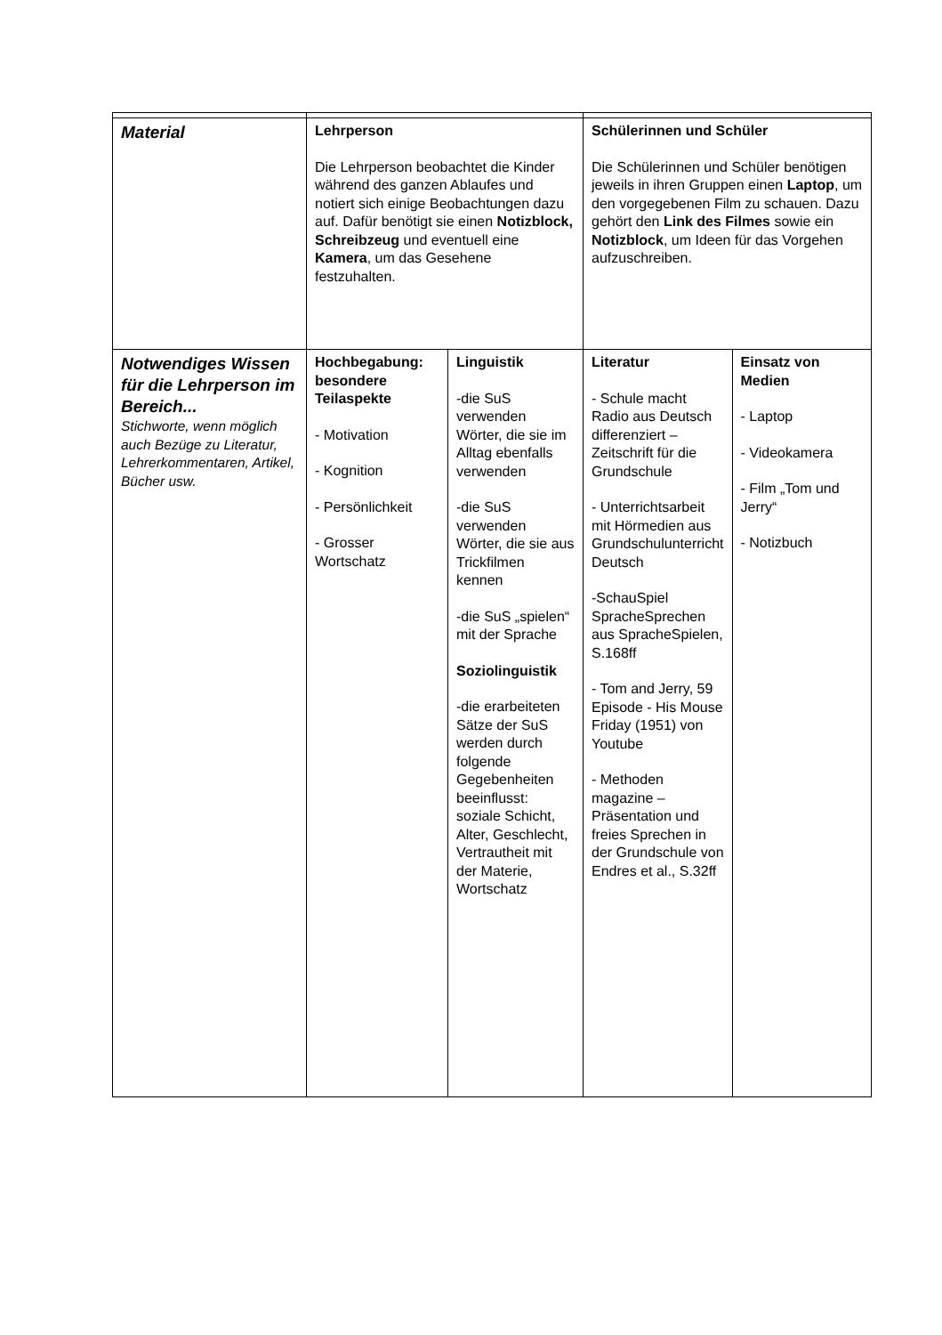| Material | Lehrperson Die Lehrperson beobachtet die Kinder während des ganzen Ablaufes und notiert sich einige Beobachtungen dazu auf. Dafür benötigt sie einen Notizblock, Schreibzeug und eventuell eine Kamera , um das Gesehene festzuhalten. | | Schülerinnen und Schüler Die Schülerinnen und Schüler benötigen jeweils in ihren Gruppen einen Laptop , um den vorgegebenen Film zu schauen. Dazu gehört den Link des Filmes sowie ein Notizblock , um Ideen für das Vorgehen aufzuschreiben. | |
| Notwendiges Wissen für die Lehrperson im Bereich... Stichworte, wenn möglich auch Bezüge zu Literatur, Lehrerkommentaren, Artikel, Bücher usw. | Hochbegabung: besondere Teilaspekte - Motivation - Kognition - Persönlichkeit - Grosser Wortschatz | Linguistik -die SuS verwenden Wörter, die sie im Alltag ebenfalls verwenden -die SuS verwenden Wörter, die sie aus Trickfilmen kennen -die SuS „spielen“ mit der Sprache Soziolinguistik -die erarbeiteten Sätze der SuS werden durch folgende Gegebenheiten beeinflusst: soziale Schicht, Alter, Geschlecht, Vertrautheit mit der Materie, Wortschatz | Literatur - Schule macht Radio aus Deutsch differenziert – Zeitschrift für die Grundschule - Unterrichtsarbeit mit Hörmedien aus Grundschulunterricht Deutsch -SchauSpiel SpracheSprechen aus SpracheSpielen, S.168ff - Tom and Jerry, 59 Episode - His Mouse Friday (1951) von Youtube - Methoden magazine – Präsentation und freies Sprechen in der Grundschule von Endres et al., S.32ff | Einsatz von Medien - Laptop - Videokamera - Film „Tom und Jerry“ - Notizbuch |